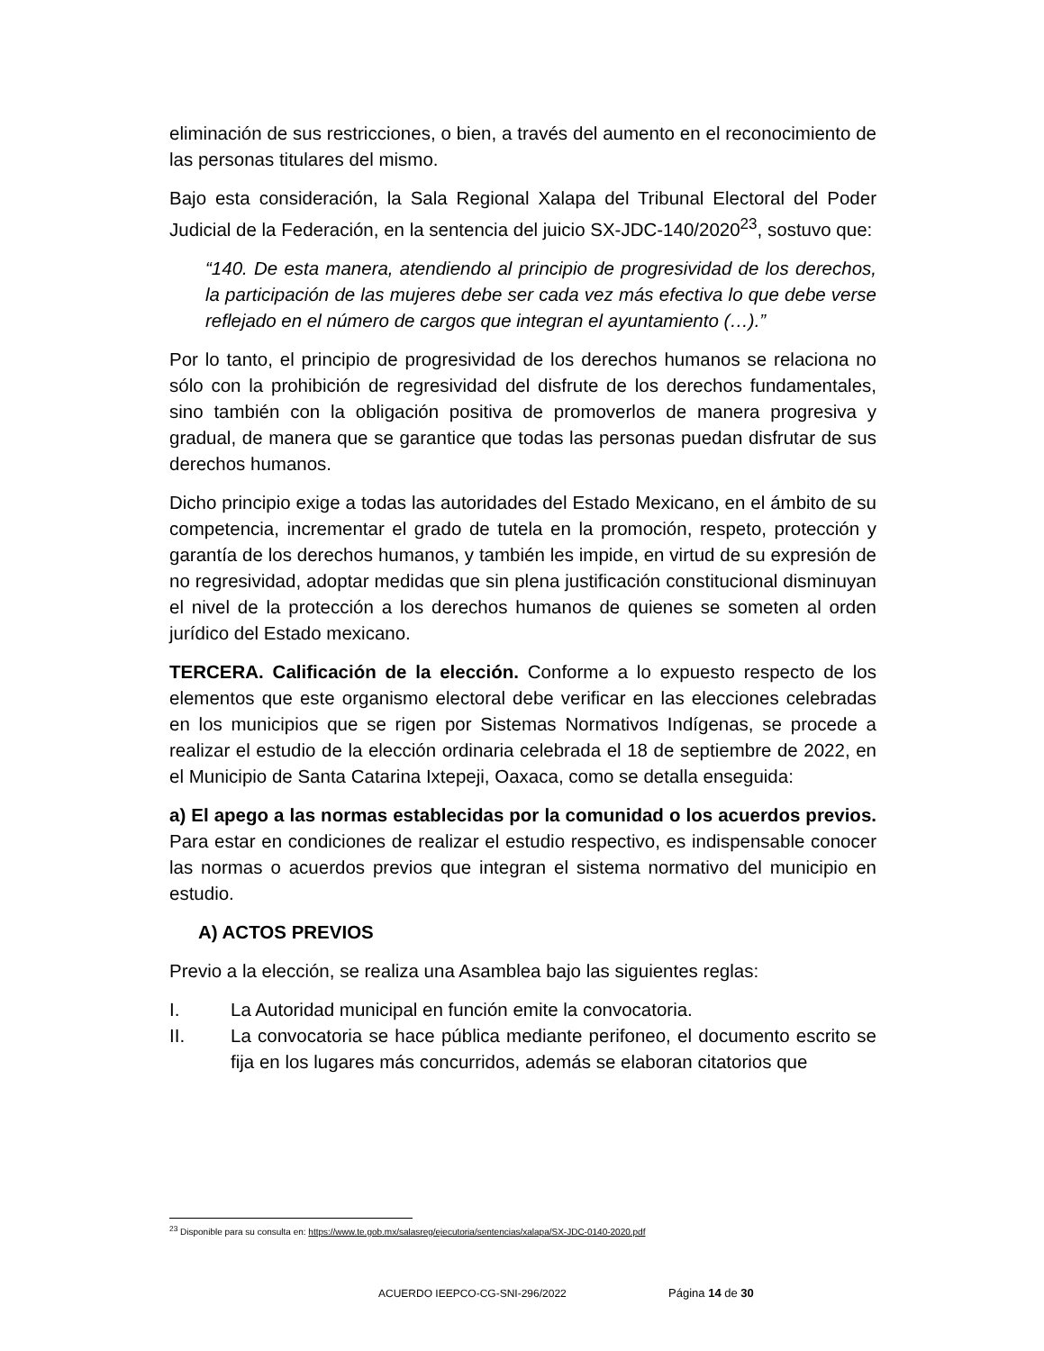eliminación de sus restricciones, o bien, a través del aumento en el reconocimiento de las personas titulares del mismo.
Bajo esta consideración, la Sala Regional Xalapa del Tribunal Electoral del Poder Judicial de la Federación, en la sentencia del juicio SX-JDC-140/2020<sup>23</sup>, sostuvo que:
“140. De esta manera, atendiendo al principio de progresividad de los derechos, la participación de las mujeres debe ser cada vez más efectiva lo que debe verse reflejado en el número de cargos que integran el ayuntamiento (…).”
Por lo tanto, el principio de progresividad de los derechos humanos se relaciona no sólo con la prohibición de regresividad del disfrute de los derechos fundamentales, sino también con la obligación positiva de promoverlos de manera progresiva y gradual, de manera que se garantice que todas las personas puedan disfrutar de sus derechos humanos.
Dicho principio exige a todas las autoridades del Estado Mexicano, en el ámbito de su competencia, incrementar el grado de tutela en la promoción, respeto, protección y garantía de los derechos humanos, y también les impide, en virtud de su expresión de no regresividad, adoptar medidas que sin plena justificación constitucional disminuyan el nivel de la protección a los derechos humanos de quienes se someten al orden jurídico del Estado mexicano.
TERCERA. Calificación de la elección. Conforme a lo expuesto respecto de los elementos que este organismo electoral debe verificar en las elecciones celebradas en los municipios que se rigen por Sistemas Normativos Indígenas, se procede a realizar el estudio de la elección ordinaria celebrada el 18 de septiembre de 2022, en el Municipio de Santa Catarina Ixtepeji, Oaxaca, como se detalla enseguida:
a) El apego a las normas establecidas por la comunidad o los acuerdos previos. Para estar en condiciones de realizar el estudio respectivo, es indispensable conocer las normas o acuerdos previos que integran el sistema normativo del municipio en estudio.
A) ACTOS PREVIOS
Previo a la elección, se realiza una Asamblea bajo las siguientes reglas:
I. La Autoridad municipal en función emite la convocatoria.
II. La convocatoria se hace pública mediante perifoneo, el documento escrito se fija en los lugares más concurridos, además se elaboran citatorios que
<sup>23</sup> Disponible para su consulta en: https://www.te.gob.mx/salasreg/ejecutoria/sentencias/xalapa/SX-JDC-0140-2020.pdf
ACUERDO IEEPCO-CG-SNI-296/2022 Página 14 de 30